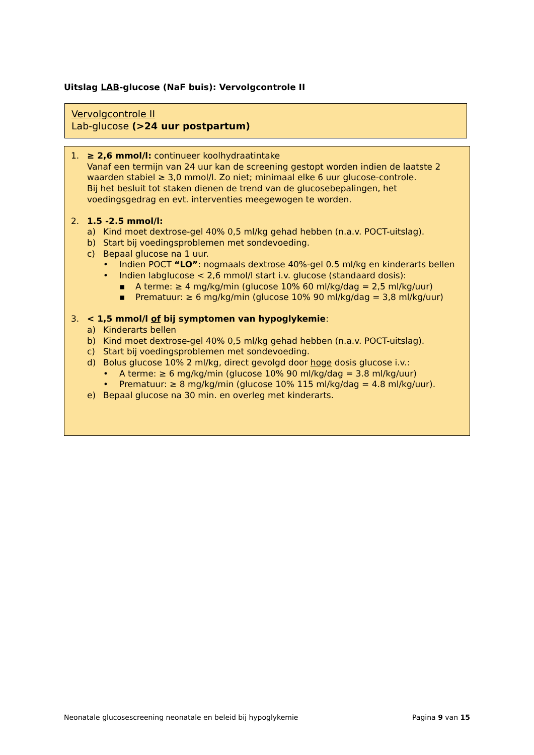Uitslag LAB-glucose (NaF buis): Vervolgcontrole II
Vervolgcontrole II
Lab-glucose (>24 uur postpartum)
1. ≥ 2,6 mmol/l: continueer koolhydraatintake
Vanaf een termijn van 24 uur kan de screening gestopt worden indien de laatste 2 waarden stabiel ≥ 3,0 mmol/l. Zo niet; minimaal elke 6 uur glucose-controle.
Bij het besluit tot staken dienen de trend van de glucosebepalingen, het voedingsgedrag en evt. interventies meegewogen te worden.
2. 1.5 -2.5 mmol/l:
a) Kind moet dextrose-gel 40% 0,5 ml/kg gehad hebben (n.a.v. POCT-uitslag).
b) Start bij voedingsproblemen met sondevoeding.
c) Bepaal glucose na 1 uur.
• Indien POCT “LO”: nogmaals dextrose 40%-gel 0.5 ml/kg en kinderarts bellen
• Indien labglucose < 2,6 mmol/l start i.v. glucose (standaard dosis):
▪ A terme: ≥ 4 mg/kg/min (glucose 10% 60 ml/kg/dag = 2,5 ml/kg/uur)
▪ Prematuur: ≥ 6 mg/kg/min (glucose 10% 90 ml/kg/dag = 3,8 ml/kg/uur)
3. < 1,5 mmol/l of bij symptomen van hypoglykemie:
a) Kinderarts bellen
b) Kind moet dextrose-gel 40% 0,5 ml/kg gehad hebben (n.a.v. POCT-uitslag).
c) Start bij voedingsproblemen met sondevoeding.
d) Bolus glucose 10% 2 ml/kg, direct gevolgd door hoge dosis glucose i.v.:
• A terme: ≥ 6 mg/kg/min (glucose 10% 90 ml/kg/dag = 3.8 ml/kg/uur)
• Prematuur: ≥ 8 mg/kg/min (glucose 10% 115 ml/kg/dag = 4.8 ml/kg/uur).
e) Bepaal glucose na 30 min. en overleg met kinderarts.
Neonatale glucosescreening neonatale en beleid bij hypoglykemie Pagina 9 van 15